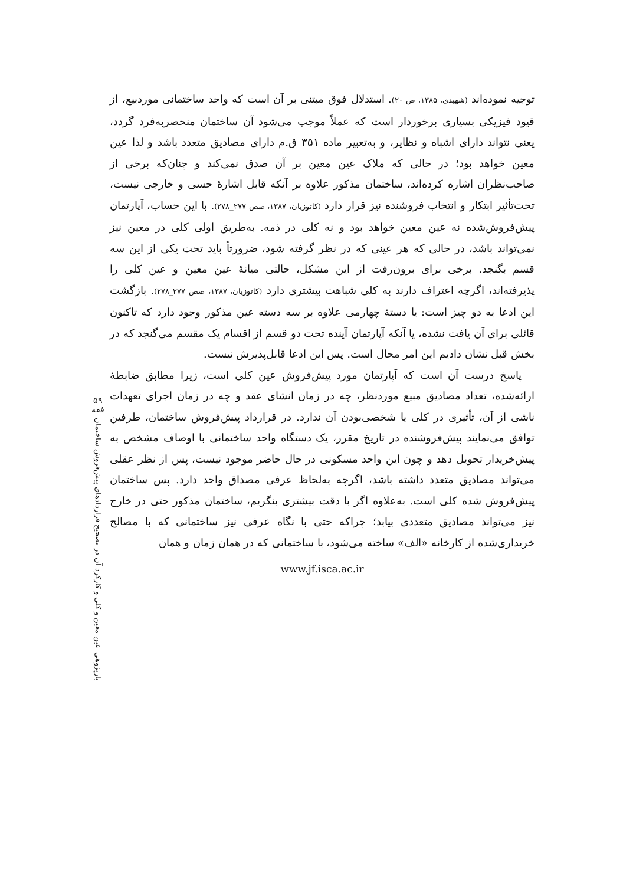توجیه نموده‌اند (شهیدی، ۱۳۸۵، ص ۲۰). استدلال فوق مبتنی بر آن است که واحد ساختمانی موردبیع، از قیود فیزیکی بسیاری برخوردار است که عملاً موجب می‌شود آن ساختمان منحصربه‌فرد گردد، یعنی نتواند دارای اشباه و نظایر، و به‌تعبیر ماده ۳۵۱ ق.م دارای مصادیق متعدد باشد و لذا عین معین خواهد بود؛ در حالی که ملاک عین معین بر آن صدق نمی‌کند و چنان‌که برخی از صاحب‌نظران اشاره کرده‌اند، ساختمان مذکور علاوه بر آنکه قابل اشارهٔ حسی و خارجی نیست، تحت‌تأثیر ابتکار و انتخاب فروشنده نیز قرار دارد (کاتوزیان، ۱۳۸۷، صص ۲۷۷_۲۷۸). با این حساب، آپارتمان پیش‌فروش‌شده نه عین معین خواهد بود و نه کلی در ذمه. به‌طریق اولی کلی در معین نیز نمی‌تواند باشد، در حالی که هر عینی که در نظر گرفته شود، ضرورتاً باید تحت یکی از این سه قسم بگنجد. برخی برای برون‌رفت از این مشکل، حالتی میانهٔ عین معین و عین کلی را پذیرفته‌اند، اگرچه اعتراف دارند به کلی شباهت بیشتری دارد (کاتوزیان، ۱۳۸۷، صص ۲۷۷_۲۷۸). بازگشت این ادعا به دو چیز است: یا دستهٔ چهارمی علاوه بر سه دسته عین مذکور وجود دارد که تاکنون قائلی برای آن یافت نشده، یا آنکه آپارتمان آینده تحت دو قسم از اقسام یک مقسم می‌گنجد که در بخش قبل نشان دادیم این امر محال است. پس این ادعا قابل‌پذیرش نیست.
پاسخ درست آن است که آپارتمان مورد پیش‌فروش عین کلی است، زیرا مطابق ضابطهٔ ارائه‌شده، تعداد مصادیق مبیع موردنظر، چه در زمان انشای عقد و چه در زمان اجرای تعهدات ناشی از آن، تأثیری در کلی یا شخصی‌بودن آن ندارد. در قرارداد پیش‌فروش ساختمان، طرفین توافق می‌نمایند پیش‌فروشنده در تاریخ مقرر، یک دستگاه واحد ساختمانی با اوصاف مشخص به پیش‌خریدار تحویل دهد و چون این واحد مسکونی در حال حاضر موجود نیست، پس از نظر عقلی می‌تواند مصادیق متعدد داشته باشد، اگرچه به‌لحاظ عرفی مصداق واحد دارد. پس ساختمان پیش‌فروش شده کلی است. به‌علاوه اگر با دقت بیشتری بنگریم، ساختمان مذکور حتی در خارج نیز می‌تواند مصادیق متعددی بیابد؛ چراکه حتی با نگاه عرفی نیز ساختمانی که با مصالح خریداری‌شده از کارخانه «الف» ساخته می‌شود، با ساختمانی که در همان زمان و همان
www.jf.isca.ac.ir
۵۹
فقه
بازپژوهی عین معین و کلی و کارکرد آن در تصحیح قراردادهای پیش‌فروش ساختمان